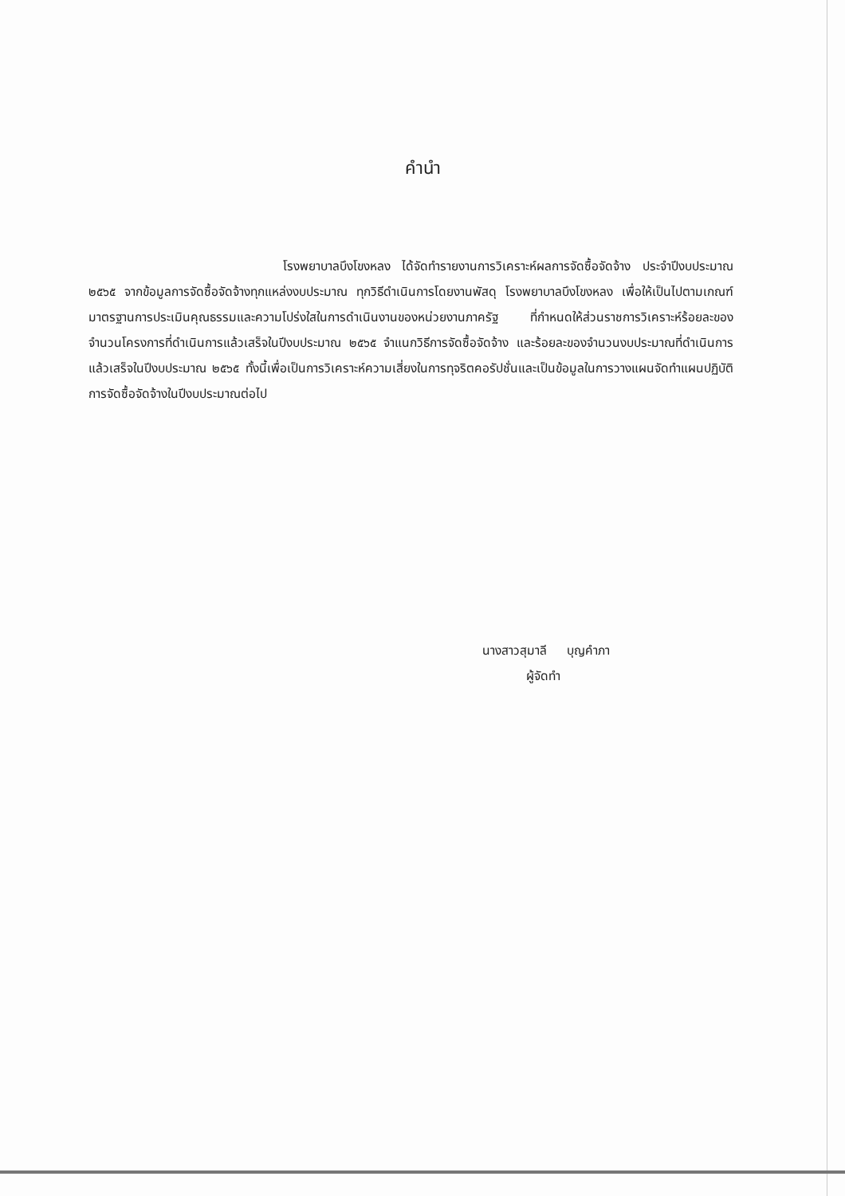คำนำ
โรงพยาบาลบึงโขงหลง ได้จัดทำรายงานการวิเคราะห์ผลการจัดซื้อจัดจ้าง ประจำปีงบประมาณ ๒๕๖๕ จากข้อมูลการจัดซื้อจัดจ้างทุกแหล่งงบประมาณ ทุกวิธีดำเนินการโดยงานพัสดุ โรงพยาบาลบึงโขงหลง เพื่อให้เป็นไปตามเกณฑ์มาตรฐานการประเมินคุณธรรมและความโปร่งใสในการดำเนินงานของหน่วยงานภาครัฐ ที่กำหนดให้ส่วนราชการวิเคราะห์ร้อยละของจำนวนโครงการที่ดำเนินการแล้วเสร็จในปีงบประมาณ ๒๕๖๕ จำแนกวิธีการจัดซื้อจัดจ้าง และร้อยละของจำนวนงบประมาณที่ดำเนินการแล้วเสร็จในปีงบประมาณ ๒๕๖๕ ทั้งนี้เพื่อเป็นการวิเคราะห์ความเสี่ยงในการทุจริตคอรัปชั่นและเป็นข้อมูลในการวางแผนจัดทำแผนปฏิบัติการจัดซื้อจัดจ้างในปีงบประมาณต่อไป
นางสาวสุมาลี บุญคำภา
ผู้จัดทำ